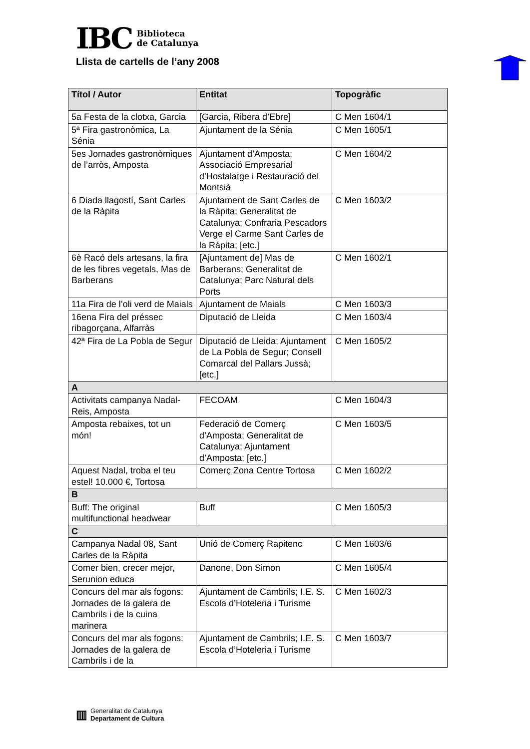IBC
Biblioteca
de Catalunya
Llista de cartells de l’any 2008
| Títol / Autor | Entitat | Topogràfic |
| --- | --- | --- |
| 5a Festa de la clotxa, Garcia | [Garcia, Ribera d’Ebre] | C Men 1604/1 |
| 5ª Fira gastronòmica, La Sénia | Ajuntament de la Sénia | C Men 1605/1 |
| 5es Jornades gastronòmiques de l’arròs, Amposta | Ajuntament d’Amposta; Associació Empresarial d’Hostalatge i Restauració del Montsià | C Men 1604/2 |
| 6 Diada llagostí, Sant Carles de la Ràpita | Ajuntament de Sant Carles de la Ràpita; Generalitat de Catalunya; Confraria Pescadors Verge el Carme Sant Carles de la Ràpita; [etc.] | C Men 1603/2 |
| 6è Racó dels artesans, la fira de les fibres vegetals, Mas de Barberans | [Ajuntament de] Mas de Barberans; Generalitat de Catalunya; Parc Natural dels Ports | C Men 1602/1 |
| 11a Fira de l’oli verd de Maials | Ajuntament de Maials | C Men 1603/3 |
| 16ena Fira del préssec ribagorçana, Alfarràs | Diputació de Lleida | C Men 1603/4 |
| 42ª Fira de La Pobla de Segur | Diputació de Lleida; Ajuntament de La Pobla de Segur; Consell Comarcal del Pallars Jussà; [etc.] | C Men 1605/2 |
| A | | |
| Activitats campanya Nadal-Reis, Amposta | FECOAM | C Men 1604/3 |
| Amposta rebaixes, tot un món! | Federació de Comerç d’Amposta; Generalitat de Catalunya; Ajuntament d’Amposta; [etc.] | C Men 1603/5 |
| Aquest Nadal, troba el teu estel! 10.000 €, Tortosa | Comerç Zona Centre Tortosa | C Men 1602/2 |
| B | | |
| Buff: The original multifunctional headwear | Buff | C Men 1605/3 |
| C | | |
| Campanya Nadal 08, Sant Carles de la Ràpita | Unió de Comerç Rapitenc | C Men 1603/6 |
| Comer bien, crecer mejor, Serunion educa | Danone, Don Simon | C Men 1605/4 |
| Concurs del mar als fogons: Jornades de la galera de Cambrils i de la cuina marinera | Ajuntament de Cambrils; I.E. S. Escola d’Hoteleria i Turisme | C Men 1602/3 |
| Concurs del mar als fogons: Jornades de la galera de Cambrils i de la | Ajuntament de Cambrils; I.E. S. Escola d’Hoteleria i Turisme | C Men 1603/7 |
▥
Generalitat de Catalunya
Departament de Cultura